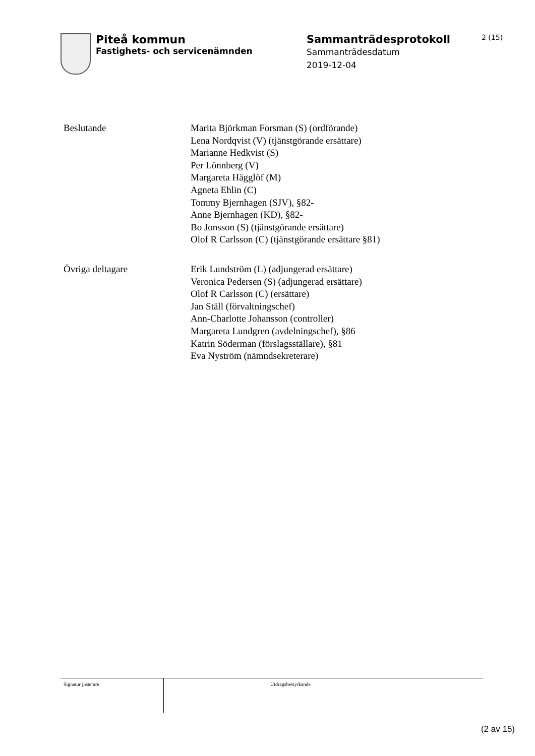Piteå kommun
Fastighets- och servicenämnden
Sammanträdesprotokoll
Sammanträdesdatum
2019-12-04
2 (15)
Beslutande Marita Björkman Forsman (S) (ordförande)
Lena Nordqvist (V) (tjänstgörande ersättare)
Marianne Hedkvist (S)
Per Lönnberg (V)
Margareta Hägglöf (M)
Agneta Ehlin (C)
Tommy Bjernhagen (SJV), §82-
Anne Bjernhagen (KD), §82-
Bo Jonsson (S) (tjänstgörande ersättare)
Olof R Carlsson (C) (tjänstgörande ersättare §81)
Övriga deltagare Erik Lundström (L) (adjungerad ersättare)
Veronica Pedersen (S) (adjungerad ersättare)
Olof R Carlsson (C) (ersättare)
Jan Ställ (förvaltningschef)
Ann-Charlotte Johansson (controller)
Margareta Lundgren (avdelningschef), §86
Katrin Söderman (förslagsställare), §81
Eva Nyström (nämndsekreterare)
Signatur justerare Utdragsbestyrkande
(2 av 15)